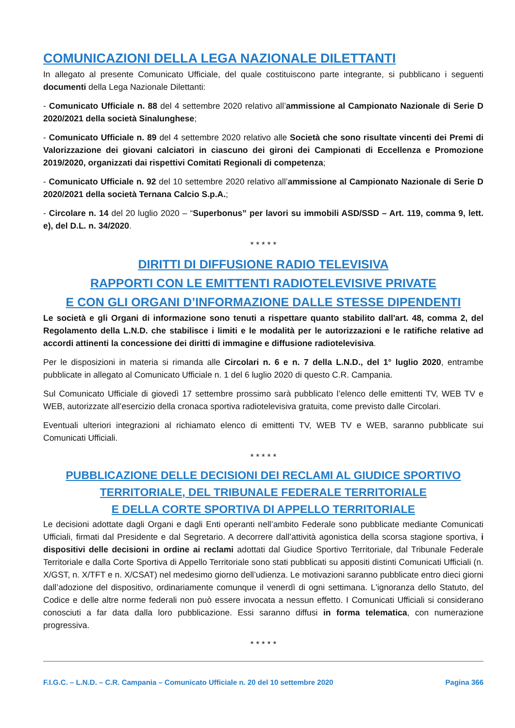COMUNICAZIONI DELLA LEGA NAZIONALE DILETTANTI
In allegato al presente Comunicato Ufficiale, del quale costituiscono parte integrante, si pubblicano i seguenti documenti della Lega Nazionale Dilettanti:
- Comunicato Ufficiale n. 88 del 4 settembre 2020 relativo all’ammissione al Campionato Nazionale di Serie D 2020/2021 della società Sinalunghese;
- Comunicato Ufficiale n. 89 del 4 settembre 2020 relativo alle Società che sono risultate vincenti dei Premi di Valorizzazione dei giovani calciatori in ciascuno dei gironi dei Campionati di Eccellenza e Promozione 2019/2020, organizzati dai rispettivi Comitati Regionali di competenza;
- Comunicato Ufficiale n. 92 del 10 settembre 2020 relativo all’ammissione al Campionato Nazionale di Serie D 2020/2021 della società Ternana Calcio S.p.A.;
- Circolare n. 14 del 20 luglio 2020 – “Superbonus” per lavori su immobili ASD/SSD – Art. 119, comma 9, lett. e), del D.L. n. 34/2020.
* * * * *
DIRITTI DI DIFFUSIONE RADIO TELEVISIVA
RAPPORTI CON LE EMITTENTI RADIOTELEVISIVE PRIVATE
E CON GLI ORGANI D’INFORMAZIONE DALLE STESSE DIPENDENTI
Le società e gli Organi di informazione sono tenuti a rispettare quanto stabilito dall'art. 48, comma 2, del Regolamento della L.N.D. che stabilisce i limiti e le modalità per le autorizzazioni e le ratifiche relative ad accordi attinenti la concessione dei diritti di immagine e diffusione radiotelevisiva.
Per le disposizioni in materia si rimanda alle Circolari n. 6 e n. 7 della L.N.D., del 1° luglio 2020, entrambe pubblicate in allegato al Comunicato Ufficiale n. 1 del 6 luglio 2020 di questo C.R. Campania.
Sul Comunicato Ufficiale di giovedì 17 settembre prossimo sarà pubblicato l’elenco delle emittenti TV, WEB TV e WEB, autorizzate all’esercizio della cronaca sportiva radiotelevisiva gratuita, come previsto dalle Circolari.
Eventuali ulteriori integrazioni al richiamato elenco di emittenti TV, WEB TV e WEB, saranno pubblicate sui Comunicati Ufficiali.
* * * * *
PUBBLICAZIONE DELLE DECISIONI DEI RECLAMI AL GIUDICE SPORTIVO
TERRITORIALE, DEL TRIBUNALE FEDERALE TERRITORIALE
E DELLA CORTE SPORTIVA DI APPELLO TERRITORIALE
Le decisioni adottate dagli Organi e dagli Enti operanti nell’ambito Federale sono pubblicate mediante Comunicati Ufficiali, firmati dal Presidente e dal Segretario. A decorrere dall’attività agonistica della scorsa stagione sportiva, i dispositivi delle decisioni in ordine ai reclami adottati dal Giudice Sportivo Territoriale, dal Tribunale Federale Territoriale e dalla Corte Sportiva di Appello Territoriale sono stati pubblicati su appositi distinti Comunicati Ufficiali (n. X/GST, n. X/TFT e n. X/CSAT) nel medesimo giorno dell’udienza. Le motivazioni saranno pubblicate entro dieci giorni dall’adozione del dispositivo, ordinariamente comunque il venerdì di ogni settimana. L'ignoranza dello Statuto, del Codice e delle altre norme federali non può essere invocata a nessun effetto. I Comunicati Ufficiali si considerano conosciuti a far data dalla loro pubblicazione. Essi saranno diffusi in forma telematica, con numerazione progressiva.
* * * * *
F.I.G.C. – L.N.D. – C.R. Campania – Comunicato Ufficiale n. 20 del 10 settembre 2020 Pagina 366